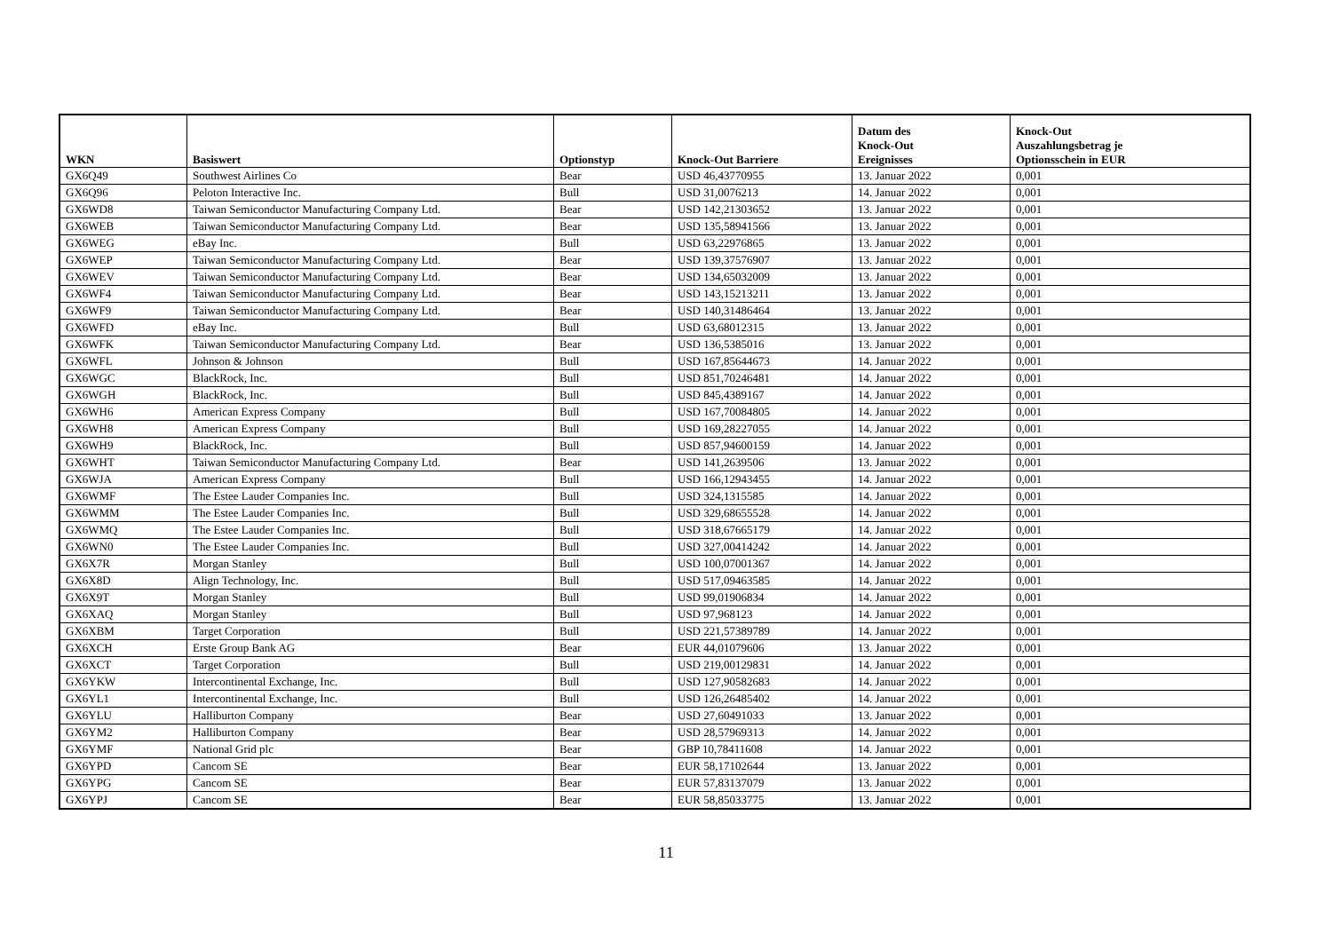| WKN | Basiswert | Optionstyp | Knock-Out Barriere | Datum des Knock-Out Ereignisses | Knock-Out Auszahlungsbetrag je Optionsschein in EUR |
| --- | --- | --- | --- | --- | --- |
| GX6Q49 | Southwest Airlines Co | Bear | USD 46,43770955 | 13. Januar 2022 | 0,001 |
| GX6Q96 | Peloton Interactive Inc. | Bull | USD 31,0076213 | 14. Januar 2022 | 0,001 |
| GX6WD8 | Taiwan Semiconductor Manufacturing Company Ltd. | Bear | USD 142,21303652 | 13. Januar 2022 | 0,001 |
| GX6WEB | Taiwan Semiconductor Manufacturing Company Ltd. | Bear | USD 135,58941566 | 13. Januar 2022 | 0,001 |
| GX6WEG | eBay Inc. | Bull | USD 63,22976865 | 13. Januar 2022 | 0,001 |
| GX6WEP | Taiwan Semiconductor Manufacturing Company Ltd. | Bear | USD 139,37576907 | 13. Januar 2022 | 0,001 |
| GX6WEV | Taiwan Semiconductor Manufacturing Company Ltd. | Bear | USD 134,65032009 | 13. Januar 2022 | 0,001 |
| GX6WF4 | Taiwan Semiconductor Manufacturing Company Ltd. | Bear | USD 143,15213211 | 13. Januar 2022 | 0,001 |
| GX6WF9 | Taiwan Semiconductor Manufacturing Company Ltd. | Bear | USD 140,31486464 | 13. Januar 2022 | 0,001 |
| GX6WFD | eBay Inc. | Bull | USD 63,68012315 | 13. Januar 2022 | 0,001 |
| GX6WFK | Taiwan Semiconductor Manufacturing Company Ltd. | Bear | USD 136,5385016 | 13. Januar 2022 | 0,001 |
| GX6WFL | Johnson & Johnson | Bull | USD 167,85644673 | 14. Januar 2022 | 0,001 |
| GX6WGC | BlackRock, Inc. | Bull | USD 851,70246481 | 14. Januar 2022 | 0,001 |
| GX6WGH | BlackRock, Inc. | Bull | USD 845,4389167 | 14. Januar 2022 | 0,001 |
| GX6WH6 | American Express Company | Bull | USD 167,70084805 | 14. Januar 2022 | 0,001 |
| GX6WH8 | American Express Company | Bull | USD 169,28227055 | 14. Januar 2022 | 0,001 |
| GX6WH9 | BlackRock, Inc. | Bull | USD 857,94600159 | 14. Januar 2022 | 0,001 |
| GX6WHT | Taiwan Semiconductor Manufacturing Company Ltd. | Bear | USD 141,2639506 | 13. Januar 2022 | 0,001 |
| GX6WJA | American Express Company | Bull | USD 166,12943455 | 14. Januar 2022 | 0,001 |
| GX6WMF | The Estee Lauder Companies Inc. | Bull | USD 324,1315585 | 14. Januar 2022 | 0,001 |
| GX6WMM | The Estee Lauder Companies Inc. | Bull | USD 329,68655528 | 14. Januar 2022 | 0,001 |
| GX6WMQ | The Estee Lauder Companies Inc. | Bull | USD 318,67665179 | 14. Januar 2022 | 0,001 |
| GX6WN0 | The Estee Lauder Companies Inc. | Bull | USD 327,00414242 | 14. Januar 2022 | 0,001 |
| GX6X7R | Morgan Stanley | Bull | USD 100,07001367 | 14. Januar 2022 | 0,001 |
| GX6X8D | Align Technology, Inc. | Bull | USD 517,09463585 | 14. Januar 2022 | 0,001 |
| GX6X9T | Morgan Stanley | Bull | USD 99,01906834 | 14. Januar 2022 | 0,001 |
| GX6XAQ | Morgan Stanley | Bull | USD 97,968123 | 14. Januar 2022 | 0,001 |
| GX6XBM | Target Corporation | Bull | USD 221,57389789 | 14. Januar 2022 | 0,001 |
| GX6XCH | Erste Group Bank AG | Bear | EUR 44,01079606 | 13. Januar 2022 | 0,001 |
| GX6XCT | Target Corporation | Bull | USD 219,00129831 | 14. Januar 2022 | 0,001 |
| GX6YKW | Intercontinental Exchange, Inc. | Bull | USD 127,90582683 | 14. Januar 2022 | 0,001 |
| GX6YL1 | Intercontinental Exchange, Inc. | Bull | USD 126,26485402 | 14. Januar 2022 | 0,001 |
| GX6YLU | Halliburton Company | Bear | USD 27,60491033 | 13. Januar 2022 | 0,001 |
| GX6YM2 | Halliburton Company | Bear | USD 28,57969313 | 14. Januar 2022 | 0,001 |
| GX6YMF | National Grid plc | Bear | GBP 10,78411608 | 14. Januar 2022 | 0,001 |
| GX6YPD | Cancom SE | Bear | EUR 58,17102644 | 13. Januar 2022 | 0,001 |
| GX6YPG | Cancom SE | Bear | EUR 57,83137079 | 13. Januar 2022 | 0,001 |
| GX6YPJ | Cancom SE | Bear | EUR 58,85033775 | 13. Januar 2022 | 0,001 |
11